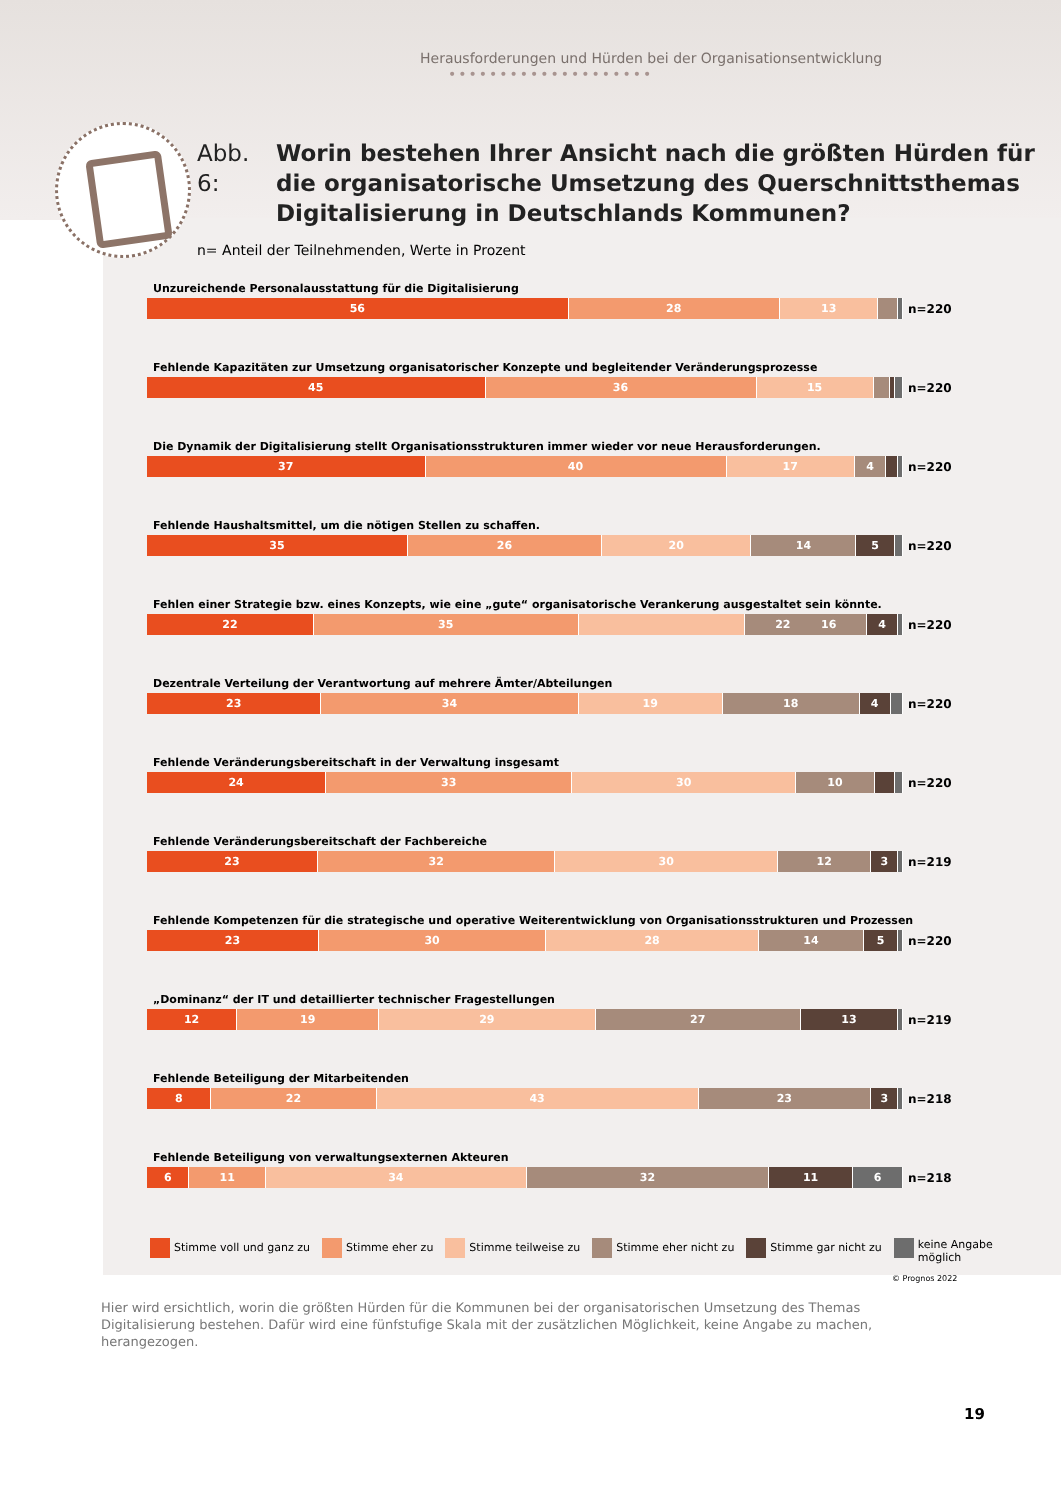Herausforderungen und Hürden bei der Organisationsentwicklung ••••••••••••••••••••
Abb. 6: Worin bestehen Ihrer Ansicht nach die größten Hürden für die organisatorische Umsetzung des Querschnittsthemas Digitalisierung in Deutschlands Kommunen?
n= Anteil der Teilnehmenden, Werte in Prozent
Unzureichende Personalausstattung für die Digitalisierung
56 28 13
n=220
Fehlende Kapazitäten zur Umsetzung organisatorischer Konzepte und begleitender Veränderungsprozesse
45 36 15
n=220
Die Dynamik der Digitalisierung stellt Organisationsstrukturen immer wieder vor neue Herausforderungen.
37 40 17 4
n=220
Fehlende Haushaltsmittel, um die nötigen Stellen zu schaffen.
35 26 20 14 5
n=220
Fehlen einer Strategie bzw. eines Konzepts, wie eine „gute“ organisatorische Verankerung ausgestaltet sein könnte.
22 35 22 16 4
n=220
Dezentrale Verteilung der Verantwortung auf mehrere Ämter/Abteilungen
23 34 19 18 4
n=220
Fehlende Veränderungsbereitschaft in der Verwaltung insgesamt
24 33 30 10
n=220
Fehlende Veränderungsbereitschaft der Fachbereiche
23 32 30 12 3
n=219
Fehlende Kompetenzen für die strategische und operative Weiterentwicklung von Organisationsstrukturen und Prozessen
23 30 28 14 5
n=220
„Dominanz“ der IT und detaillierter technischer Fragestellungen
12 19 29 27 13
n=219
Fehlende Beteiligung der Mitarbeitenden
8 22 43 23 3
n=218
Fehlende Beteiligung von verwaltungsexternen Akteuren
6 11 34 32 11 6
n=218
Stimme voll und ganz zu Stimme eher zu Stimme teilweise zu Stimme eher nicht zu Stimme gar nicht zu keine Angabe
möglich
© Prognos 2022
Hier wird ersichtlich, worin die größten Hürden für die Kommunen bei der organisatorischen Umsetzung des Themas Digitalisierung bestehen. Dafür wird eine fünfstufige Skala mit der zusätzlichen Möglichkeit, keine Angabe zu machen, herangezogen.
19